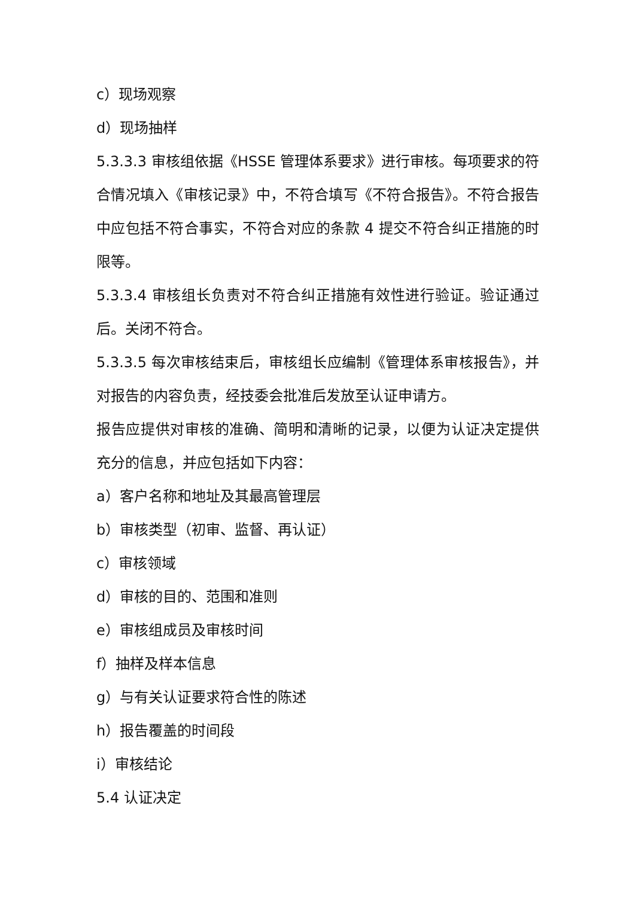c）现场观察
d）现场抽样
5.3.3.3 审核组依据《HSSE 管理体系要求》进行审核。每项要求的符合情况填入《审核记录》中，不符合填写《不符合报告》。不符合报告中应包括不符合事实，不符合对应的条款 4 提交不符合纠正措施的时限等。
5.3.3.4 审核组长负责对不符合纠正措施有效性进行验证。验证通过后。关闭不符合。
5.3.3.5 每次审核结束后，审核组长应编制《管理体系审核报告》，并对报告的内容负责，经技委会批准后发放至认证申请方。
报告应提供对审核的准确、简明和清晰的记录，以便为认证决定提供充分的信息，并应包括如下内容：
a）客户名称和地址及其最高管理层
b）审核类型（初审、监督、再认证）
c）审核领域
d）审核的目的、范围和准则
e）审核组成员及审核时间
f）抽样及样本信息
g）与有关认证要求符合性的陈述
h）报告覆盖的时间段
i）审核结论
5.4 认证决定